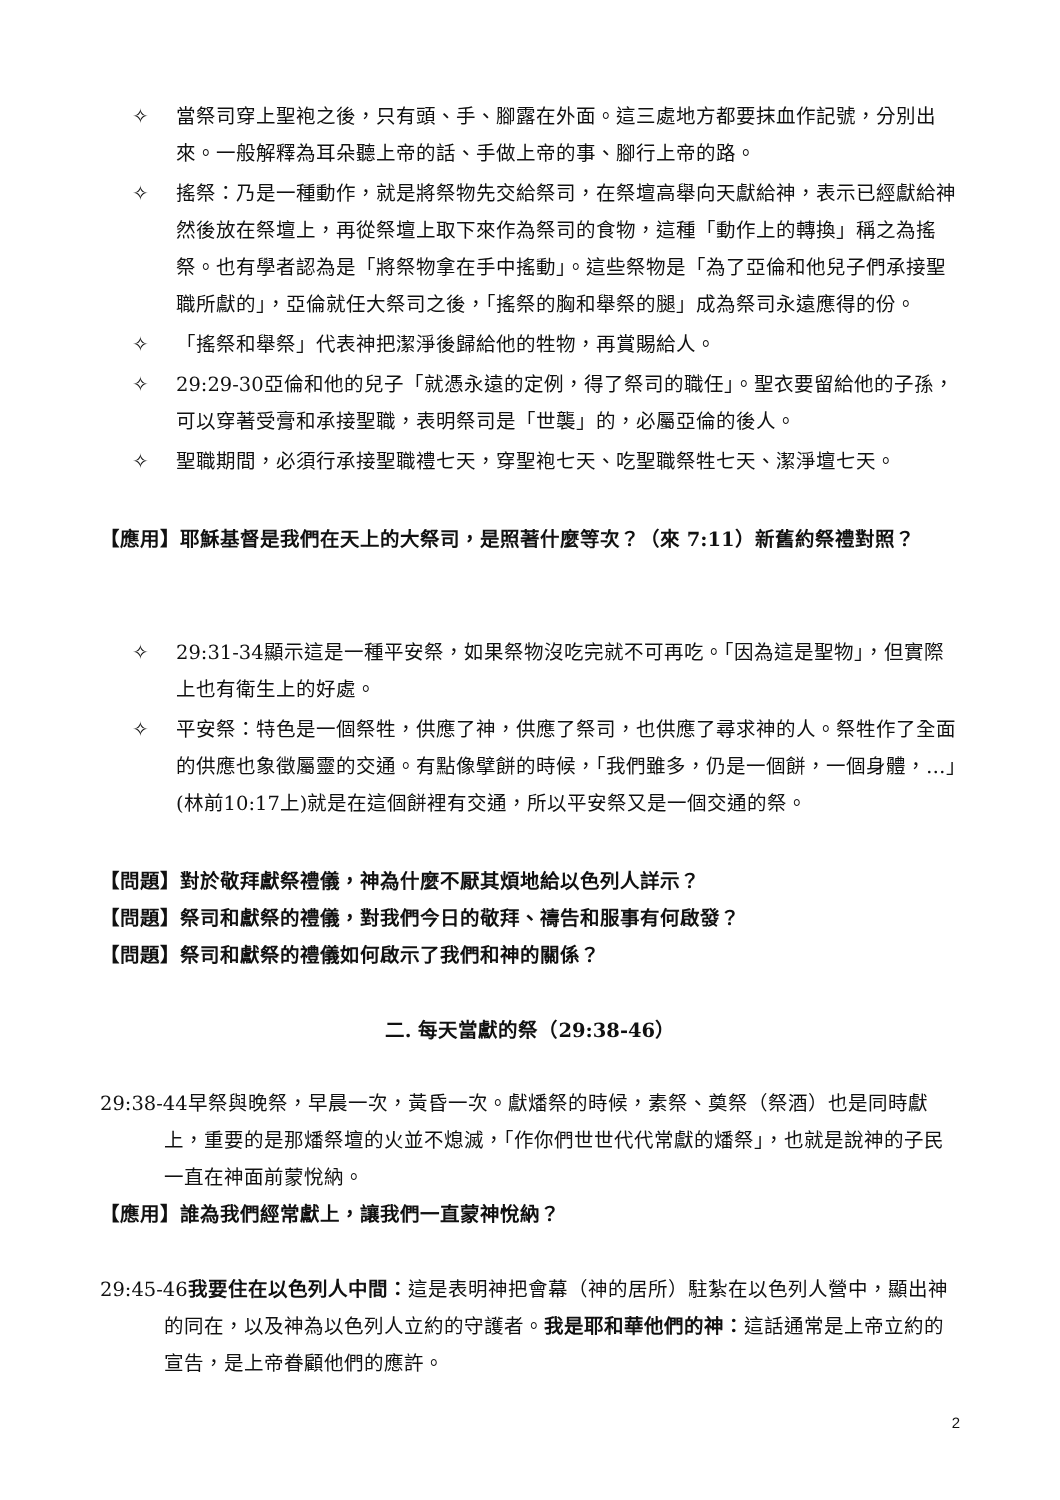✧ 當祭司穿上聖袍之後，只有頭、手、腳露在外面。這三處地方都要抹血作記號，分別出來。一般解釋為耳朵聽上帝的話、手做上帝的事、腳行上帝的路。
✧ 搖祭：乃是一種動作，就是將祭物先交給祭司，在祭壇高舉向天獻給神，表示已經獻給神然後放在祭壇上，再從祭壇上取下來作為祭司的食物，這種「動作上的轉換」稱之為搖祭。也有學者認為是「將祭物拿在手中搖動」。這些祭物是「為了亞倫和他兒子們承接聖職所獻的」，亞倫就任大祭司之後，「搖祭的胸和舉祭的腿」成為祭司永遠應得的份。
✧ 「搖祭和舉祭」代表神把潔淨後歸給他的牲物，再賞賜給人。
✧ 29:29-30亞倫和他的兒子「就憑永遠的定例，得了祭司的職任」。聖衣要留給他的子孫，可以穿著受膏和承接聖職，表明祭司是「世襲」的，必屬亞倫的後人。
✧ 聖職期間，必須行承接聖職禮七天，穿聖袍七天、吃聖職祭牲七天、潔淨壇七天。
【應用】耶穌基督是我們在天上的大祭司，是照著什麼等次？（來 7:11）新舊約祭禮對照？
✧ 29:31-34顯示這是一種平安祭，如果祭物沒吃完就不可再吃。「因為這是聖物」，但實際上也有衛生上的好處。
✧ 平安祭：特色是一個祭牲，供應了神，供應了祭司，也供應了尋求神的人。祭牲作了全面的供應也象徵屬靈的交通。有點像擘餅的時候，「我們雖多，仍是一個餅，一個身體，…」(林前10:17上)就是在這個餅裡有交通，所以平安祭又是一個交通的祭。
【問題】對於敬拜獻祭禮儀，神為什麼不厭其煩地給以色列人詳示？
【問題】祭司和獻祭的禮儀，對我們今日的敬拜、禱告和服事有何啟發？
【問題】祭司和獻祭的禮儀如何啟示了我們和神的關係？
二. 每天當獻的祭（29:38-46）
29:38-44早祭與晚祭，早晨一次，黃昏一次。獻燔祭的時候，素祭、奠祭（祭酒）也是同時獻上，重要的是那燔祭壇的火並不熄滅，「作你們世世代代常獻的燔祭」，也就是說神的子民一直在神面前蒙悅納。
【應用】誰為我們經常獻上，讓我們一直蒙神悅納？
29:45-46我要住在以色列人中間：這是表明神把會幕（神的居所）駐紮在以色列人營中，顯出神的同在，以及神為以色列人立約的守護者。我是耶和華他們的神：這話通常是上帝立約的宣告，是上帝眷顧他們的應許。
2